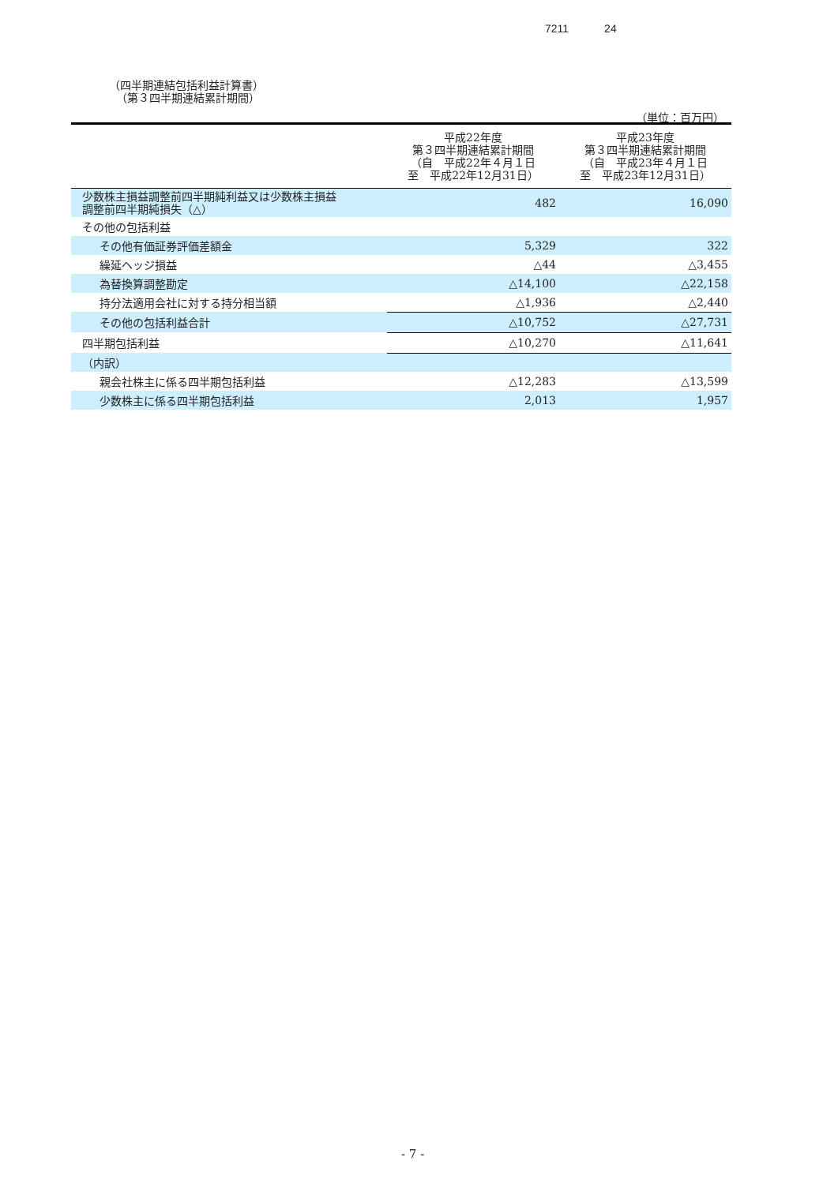7211 24
（四半期連結包括利益計算書）
（第３四半期連結累計期間）
（単位：百万円）
| | 平成22年度 第３四半期連結累計期間 （自 平成22年４月１日 至 平成22年12月31日） | 平成23年度 第３四半期連結累計期間 （自 平成23年４月１日 至 平成23年12月31日） |
| --- | --- | --- |
| 少数株主損益調整前四半期純利益又は少数株主損益 調整前四半期純損失（△） | 482 | 16,090 |
| その他の包括利益 | | |
| その他有価証券評価差額金 | 5,329 | 322 |
| 繰延ヘッジ損益 | △44 | △3,455 |
| 為替換算調整勘定 | △14,100 | △22,158 |
| 持分法適用会社に対する持分相当額 | △1,936 | △2,440 |
| その他の包括利益合計 | △10,752 | △27,731 |
| 四半期包括利益 | △10,270 | △11,641 |
| （内訳） | | |
| 親会社株主に係る四半期包括利益 | △12,283 | △13,599 |
| 少数株主に係る四半期包括利益 | 2,013 | 1,957 |
- 7 -